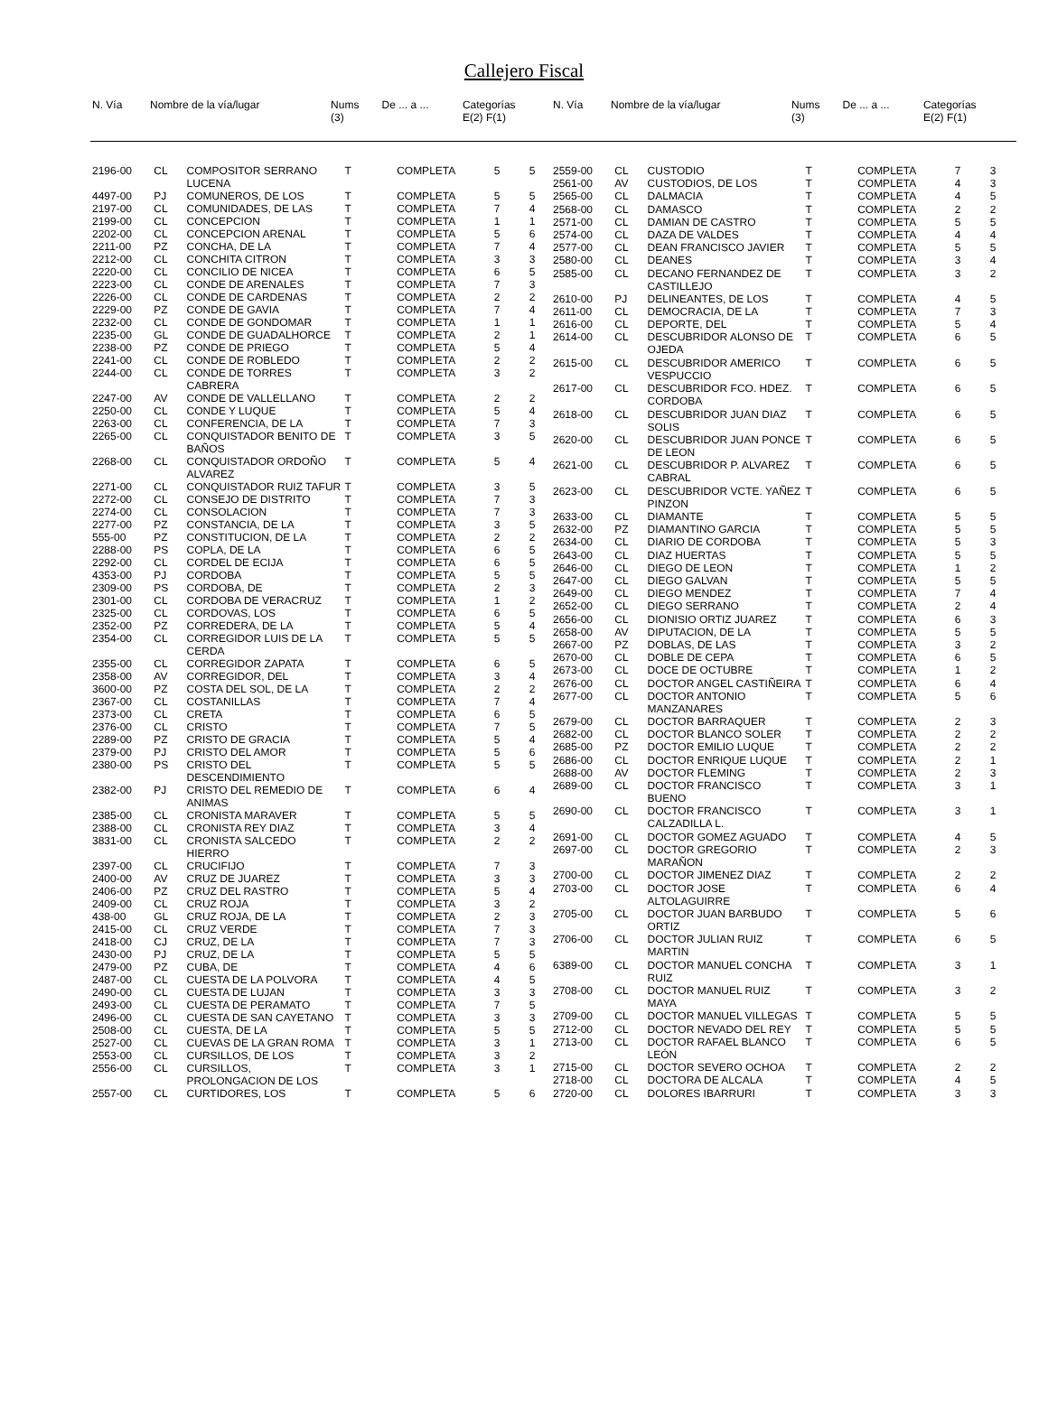Callejero Fiscal
| N. Vía | Nombre de la vía/lugar | Nums (3) | De ... a ... | Categorías E(2) F(1) |
| --- | --- | --- | --- | --- |
| N. Vía | Nombre de la vía/lugar | Nums (3) | De ... a ... | Categorías E(2) F(1) |
| --- | --- | --- | --- | --- |
| 2196-00 | CL | COMPOSITOR SERRANO LUCENA | T | COMPLETA | 5 | 5 |
| 4497-00 | PJ | COMUNEROS, DE LOS | T | COMPLETA | 5 | 5 |
| 2197-00 | CL | COMUNIDADES, DE LAS | T | COMPLETA | 7 | 4 |
| 2199-00 | CL | CONCEPCION | T | COMPLETA | 1 | 1 |
| 2202-00 | CL | CONCEPCION ARENAL | T | COMPLETA | 5 | 6 |
| 2211-00 | PZ | CONCHA, DE LA | T | COMPLETA | 7 | 4 |
| 2212-00 | CL | CONCHITA CITRON | T | COMPLETA | 3 | 3 |
| 2220-00 | CL | CONCILIO DE NICEA | T | COMPLETA | 6 | 5 |
| 2223-00 | CL | CONDE DE ARENALES | T | COMPLETA | 7 | 3 |
| 2226-00 | CL | CONDE DE CARDENAS | T | COMPLETA | 2 | 2 |
| 2229-00 | PZ | CONDE DE GAVIA | T | COMPLETA | 7 | 4 |
| 2232-00 | CL | CONDE DE GONDOMAR | T | COMPLETA | 1 | 1 |
| 2235-00 | GL | CONDE DE GUADALHORCE | T | COMPLETA | 2 | 1 |
| 2238-00 | PZ | CONDE DE PRIEGO | T | COMPLETA | 5 | 4 |
| 2241-00 | CL | CONDE DE ROBLEDO | T | COMPLETA | 2 | 2 |
| 2244-00 | CL | CONDE DE TORRES CABRERA | T | COMPLETA | 3 | 2 |
| 2247-00 | AV | CONDE DE VALLELLANO | T | COMPLETA | 2 | 2 |
| 2250-00 | CL | CONDE Y LUQUE | T | COMPLETA | 5 | 4 |
| 2263-00 | CL | CONFERENCIA, DE LA | T | COMPLETA | 7 | 3 |
| 2265-00 | CL | CONQUISTADOR BENITO DE BAÑOS | T | COMPLETA | 3 | 5 |
| 2268-00 | CL | CONQUISTADOR ORDOÑO ALVAREZ | T | COMPLETA | 5 | 4 |
| 2271-00 | CL | CONQUISTADOR RUIZ TAFUR | T | COMPLETA | 3 | 5 |
| 2272-00 | CL | CONSEJO DE DISTRITO | T | COMPLETA | 7 | 3 |
| 2274-00 | CL | CONSOLACION | T | COMPLETA | 7 | 3 |
| 2277-00 | PZ | CONSTANCIA, DE LA | T | COMPLETA | 3 | 5 |
| 555-00 | PZ | CONSTITUCION, DE LA | T | COMPLETA | 2 | 2 |
| 2288-00 | PS | COPLA, DE LA | T | COMPLETA | 6 | 5 |
| 2292-00 | CL | CORDEL DE ECIJA | T | COMPLETA | 6 | 5 |
| 4353-00 | PJ | CORDOBA | T | COMPLETA | 5 | 5 |
| 2309-00 | PS | CORDOBA, DE | T | COMPLETA | 2 | 3 |
| 2301-00 | CL | CORDOBA DE VERACRUZ | T | COMPLETA | 1 | 2 |
| 2325-00 | CL | CORDOVAS, LOS | T | COMPLETA | 6 | 5 |
| 2352-00 | PZ | CORREDERA, DE LA | T | COMPLETA | 5 | 4 |
| 2354-00 | CL | CORREGIDOR LUIS DE LA CERDA | T | COMPLETA | 5 | 5 |
| 2355-00 | CL | CORREGIDOR ZAPATA | T | COMPLETA | 6 | 5 |
| 2358-00 | AV | CORREGIDOR, DEL | T | COMPLETA | 3 | 4 |
| 3600-00 | PZ | COSTA DEL SOL, DE LA | T | COMPLETA | 2 | 2 |
| 2367-00 | CL | COSTANILLAS | T | COMPLETA | 7 | 4 |
| 2373-00 | CL | CRETA | T | COMPLETA | 6 | 5 |
| 2376-00 | CL | CRISTO | T | COMPLETA | 7 | 5 |
| 2289-00 | PZ | CRISTO DE GRACIA | T | COMPLETA | 5 | 4 |
| 2379-00 | PJ | CRISTO DEL AMOR | T | COMPLETA | 5 | 6 |
| 2380-00 | PS | CRISTO DEL DESCENDIMIENTO | T | COMPLETA | 5 | 5 |
| 2382-00 | PJ | CRISTO DEL REMEDIO DE ANIMAS | T | COMPLETA | 6 | 4 |
| 2385-00 | CL | CRONISTA MARAVER | T | COMPLETA | 5 | 5 |
| 2388-00 | CL | CRONISTA REY DIAZ | T | COMPLETA | 3 | 4 |
| 3831-00 | CL | CRONISTA SALCEDO HIERRO | T | COMPLETA | 2 | 2 |
| 2397-00 | CL | CRUCIFIJO | T | COMPLETA | 7 | 3 |
| 2400-00 | AV | CRUZ DE JUAREZ | T | COMPLETA | 3 | 3 |
| 2406-00 | PZ | CRUZ DEL RASTRO | T | COMPLETA | 5 | 4 |
| 2409-00 | CL | CRUZ ROJA | T | COMPLETA | 3 | 2 |
| 438-00 | GL | CRUZ ROJA, DE LA | T | COMPLETA | 2 | 3 |
| 2415-00 | CL | CRUZ VERDE | T | COMPLETA | 7 | 3 |
| 2418-00 | CJ | CRUZ, DE LA | T | COMPLETA | 7 | 3 |
| 2430-00 | PJ | CRUZ, DE LA | T | COMPLETA | 5 | 5 |
| 2479-00 | PZ | CUBA, DE | T | COMPLETA | 4 | 6 |
| 2487-00 | CL | CUESTA DE LA POLVORA | T | COMPLETA | 4 | 5 |
| 2490-00 | CL | CUESTA DE LUJAN | T | COMPLETA | 3 | 3 |
| 2493-00 | CL | CUESTA DE PERAMATO | T | COMPLETA | 7 | 5 |
| 2496-00 | CL | CUESTA DE SAN CAYETANO | T | COMPLETA | 3 | 3 |
| 2508-00 | CL | CUESTA, DE LA | T | COMPLETA | 5 | 5 |
| 2527-00 | CL | CUEVAS DE LA GRAN ROMA | T | COMPLETA | 3 | 1 |
| 2553-00 | CL | CURSILLOS, DE LOS | T | COMPLETA | 3 | 2 |
| 2556-00 | CL | CURSILLOS, PROLONGACION DE LOS | T | COMPLETA | 3 | 1 |
| 2557-00 | CL | CURTIDORES, LOS | T | COMPLETA | 5 | 6 |
| 2559-00 | CL | CUSTODIO | T | COMPLETA | 7 | 3 |
| 2561-00 | AV | CUSTODIOS, DE LOS | T | COMPLETA | 4 | 3 |
| 2565-00 | CL | DALMACIA | T | COMPLETA | 4 | 5 |
| 2568-00 | CL | DAMASCO | T | COMPLETA | 2 | 2 |
| 2571-00 | CL | DAMIAN DE CASTRO | T | COMPLETA | 5 | 5 |
| 2574-00 | CL | DAZA DE VALDES | T | COMPLETA | 4 | 4 |
| 2577-00 | CL | DEAN FRANCISCO JAVIER | T | COMPLETA | 5 | 5 |
| 2580-00 | CL | DEANES | T | COMPLETA | 3 | 4 |
| 2585-00 | CL | DECANO FERNANDEZ DE CASTILLEJO | T | COMPLETA | 3 | 2 |
| 2610-00 | PJ | DELINEANTES, DE LOS | T | COMPLETA | 4 | 5 |
| 2611-00 | CL | DEMOCRACIA, DE LA | T | COMPLETA | 7 | 3 |
| 2616-00 | CL | DEPORTE, DEL | T | COMPLETA | 5 | 4 |
| 2614-00 | CL | DESCUBRIDOR ALONSO DE OJEDA | T | COMPLETA | 6 | 5 |
| 2615-00 | CL | DESCUBRIDOR AMERICO VESPUCCIO | T | COMPLETA | 6 | 5 |
| 2617-00 | CL | DESCUBRIDOR FCO. HDEZ. CORDOBA | T | COMPLETA | 6 | 5 |
| 2618-00 | CL | DESCUBRIDOR JUAN DIAZ SOLIS | T | COMPLETA | 6 | 5 |
| 2620-00 | CL | DESCUBRIDOR JUAN PONCE DE LEON | T | COMPLETA | 6 | 5 |
| 2621-00 | CL | DESCUBRIDOR P. ALVAREZ CABRAL | T | COMPLETA | 6 | 5 |
| 2623-00 | CL | DESCUBRIDOR VCTE. YAÑEZ PINZON | T | COMPLETA | 6 | 5 |
| 2633-00 | CL | DIAMANTE | T | COMPLETA | 5 | 5 |
| 2632-00 | PZ | DIAMANTINO GARCIA | T | COMPLETA | 5 | 5 |
| 2634-00 | CL | DIARIO DE CORDOBA | T | COMPLETA | 5 | 3 |
| 2643-00 | CL | DIAZ HUERTAS | T | COMPLETA | 5 | 5 |
| 2646-00 | CL | DIEGO DE LEON | T | COMPLETA | 1 | 2 |
| 2647-00 | CL | DIEGO GALVAN | T | COMPLETA | 5 | 5 |
| 2649-00 | CL | DIEGO MENDEZ | T | COMPLETA | 7 | 4 |
| 2652-00 | CL | DIEGO SERRANO | T | COMPLETA | 2 | 4 |
| 2656-00 | CL | DIONISIO ORTIZ JUAREZ | T | COMPLETA | 6 | 3 |
| 2658-00 | AV | DIPUTACION, DE LA | T | COMPLETA | 5 | 5 |
| 2667-00 | PZ | DOBLAS, DE LAS | T | COMPLETA | 3 | 2 |
| 2670-00 | CL | DOBLE DE CEPA | T | COMPLETA | 6 | 5 |
| 2673-00 | CL | DOCE DE OCTUBRE | T | COMPLETA | 1 | 2 |
| 2676-00 | CL | DOCTOR ANGEL CASTIÑEIRA | T | COMPLETA | 6 | 4 |
| 2677-00 | CL | DOCTOR ANTONIO MANZANARES | T | COMPLETA | 5 | 6 |
| 2679-00 | CL | DOCTOR BARRAQUER | T | COMPLETA | 2 | 3 |
| 2682-00 | CL | DOCTOR BLANCO SOLER | T | COMPLETA | 2 | 2 |
| 2685-00 | PZ | DOCTOR EMILIO LUQUE | T | COMPLETA | 2 | 2 |
| 2686-00 | CL | DOCTOR ENRIQUE LUQUE | T | COMPLETA | 2 | 1 |
| 2688-00 | AV | DOCTOR FLEMING | T | COMPLETA | 2 | 3 |
| 2689-00 | CL | DOCTOR FRANCISCO BUENO | T | COMPLETA | 3 | 1 |
| 2690-00 | CL | DOCTOR FRANCISCO CALZADILLA L. | T | COMPLETA | 3 | 1 |
| 2691-00 | CL | DOCTOR GOMEZ AGUADO | T | COMPLETA | 4 | 5 |
| 2697-00 | CL | DOCTOR GREGORIO MARAÑON | T | COMPLETA | 2 | 3 |
| 2700-00 | CL | DOCTOR JIMENEZ DIAZ | T | COMPLETA | 2 | 2 |
| 2703-00 | CL | DOCTOR JOSE ALTOLAGUIRRE | T | COMPLETA | 6 | 4 |
| 2705-00 | CL | DOCTOR JUAN BARBUDO ORTIZ | T | COMPLETA | 5 | 6 |
| 2706-00 | CL | DOCTOR JULIAN RUIZ MARTIN | T | COMPLETA | 6 | 5 |
| 6389-00 | CL | DOCTOR MANUEL CONCHA RUIZ | T | COMPLETA | 3 | 1 |
| 2708-00 | CL | DOCTOR MANUEL RUIZ MAYA | T | COMPLETA | 3 | 2 |
| 2709-00 | CL | DOCTOR MANUEL VILLEGAS | T | COMPLETA | 5 | 5 |
| 2712-00 | CL | DOCTOR NEVADO DEL REY | T | COMPLETA | 5 | 5 |
| 2713-00 | CL | DOCTOR RAFAEL BLANCO LEÓN | T | COMPLETA | 6 | 5 |
| 2715-00 | CL | DOCTOR SEVERO OCHOA | T | COMPLETA | 2 | 2 |
| 2718-00 | CL | DOCTORA DE ALCALA | T | COMPLETA | 4 | 5 |
| 2720-00 | CL | DOLORES IBARRURI | T | COMPLETA | 3 | 3 |